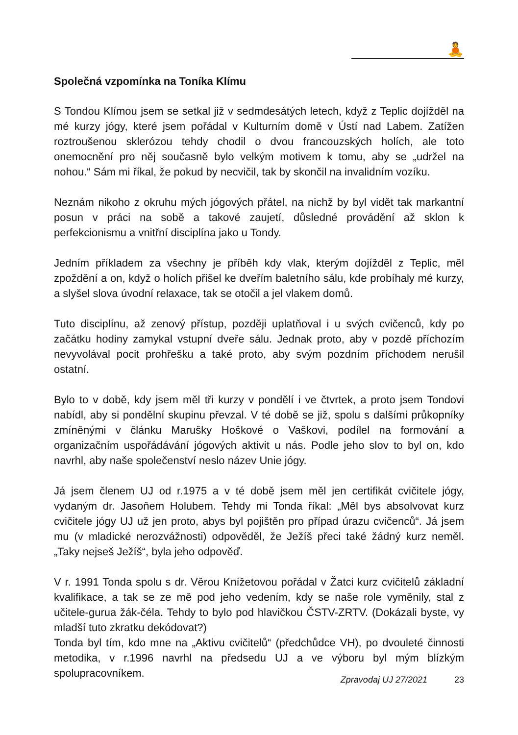🧘
Společná vzpomínka na Toníka Klímu
S Tondou Klímou jsem se setkal již v sedmdesátých letech, když z Teplic dojížděl na mé kurzy jógy, které jsem pořádal v Kulturním domě v Ústí nad Labem. Zatížen roztroušenou sklerózou tehdy chodil o dvou francouzských holích, ale toto onemocnění pro něj současně bylo velkým motivem k tomu, aby se „udržel na nohou.“ Sám mi říkal, že pokud by necvičil, tak by skončil na invalidním vozíku.
Neznám nikoho z okruhu mých jógových přátel, na nichž by byl vidět tak markantní posun v práci na sobě a takové zaujetí, důsledné provádění až sklon k perfekcionismu a vnitřní disciplína jako u Tondy.
Jedním příkladem za všechny je příběh kdy vlak, kterým dojížděl z Teplic, měl zpoždění a on, když o holích přišel ke dveřím baletního sálu, kde probíhaly mé kurzy, a slyšel slova úvodní relaxace, tak se otočil a jel vlakem domů.
Tuto disciplínu, až zenový přístup, později uplatňoval i u svých cvičenců, kdy po začátku hodiny zamykal vstupní dveře sálu. Jednak proto, aby v pozdě příchozím nevyvolával pocit prohřešku a také proto, aby svým pozdním příchodem nerušil ostatní.
Bylo to v době, kdy jsem měl tři kurzy v pondělí i ve čtvrtek, a proto jsem Tondovi nabídl, aby si pondělní skupinu převzal. V té době se již, spolu s dalšími průkopníky zmíněnými v článku Marušky Hoškové o Vaškovi, podílel na formování a organizačním uspořádávání jógových aktivit u nás. Podle jeho slov to byl on, kdo navrhl, aby naše společenství neslo název Unie jógy.
Já jsem členem UJ od r.1975 a v té době jsem měl jen certifikát cvičitele jógy, vydaným dr. Jasoňem Holubem. Tehdy mi Tonda říkal: „Měl bys absolvovat kurz cvičitele jógy UJ už jen proto, abys byl pojištěn pro případ úrazu cvičenců“. Já jsem mu (v mladické nerozvážnosti) odpověděl, že Ježíš přeci také žádný kurz neměl. „Taky nejseš Ježíš“, byla jeho odpověď.
V r. 1991 Tonda spolu s dr. Věrou Knížetovou pořádal v Žatci kurz cvičitelů základní kvalifikace, a tak se ze mě pod jeho vedením, kdy se naše role vyměnily, stal z učitele-gurua žák-čéla. Tehdy to bylo pod hlavičkou ČSTV-ZRTV. (Dokázali byste, vy mladší tuto zkratku dekódovat?)
Tonda byl tím, kdo mne na „Aktivu cvičitelů“ (předchůdce VH), po dvouleté činnosti metodika, v r.1996 navrhl na předsedu UJ a ve výboru byl mým blízkým spolupracovníkem.
Zpravodaj UJ 27/2021 23